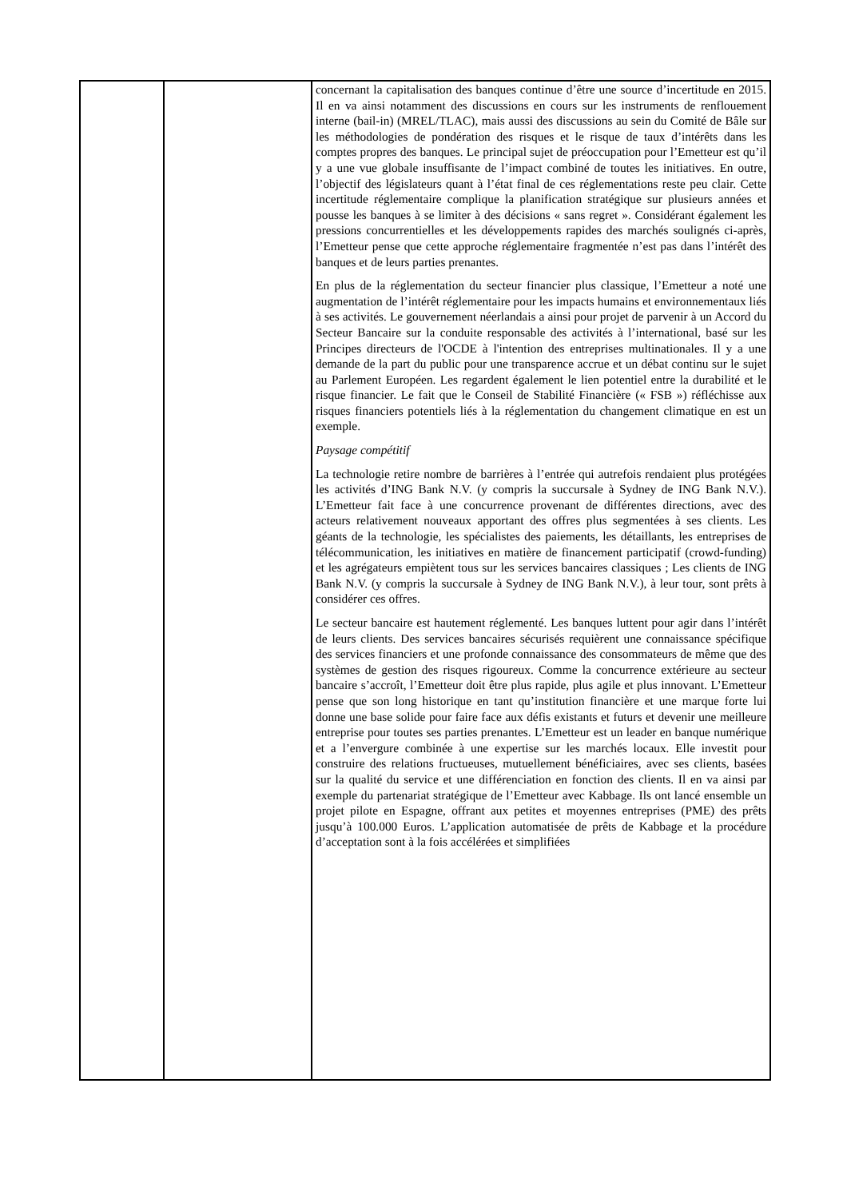| | | concernant la capitalisation des banques continue d’être une source d’incertitude en 2015. Il en va ainsi notamment des discussions en cours sur les instruments de renflouement interne (bail-in) (MREL/TLAC), mais aussi des discussions au sein du Comité de Bâle sur les méthodologies de pondération des risques et le risque de taux d’intérêts dans les comptes propres des banques. Le principal sujet de préoccupation pour l’Emetteur est qu’il y a une vue globale insuffisante de l’impact combiné de toutes les initiatives. En outre, l’objectif des législateurs quant à l’état final de ces réglementations reste peu clair. Cette incertitude réglementaire complique la planification stratégique sur plusieurs années et pousse les banques à se limiter à des décisions « sans regret ». Considérant également les pressions concurrentielles et les développements rapides des marchés soulignés ci-après, l’Emetteur pense que cette approche réglementaire fragmentée n’est pas dans l’intérêt des banques et de leurs parties prenantes. En plus de la réglementation du secteur financier plus classique, l’Emetteur a noté une augmentation de l’intérêt réglementaire pour les impacts humains et environnementaux liés à ses activités. Le gouvernement néerlandais a ainsi pour projet de parvenir à un Accord du Secteur Bancaire sur la conduite responsable des activités à l’international, basé sur les Principes directeurs de l'OCDE à l'intention des entreprises multinationales. Il y a une demande de la part du public pour une transparence accrue et un débat continu sur le sujet au Parlement Européen. Les regardent également le lien potentiel entre la durabilité et le risque financier. Le fait que le Conseil de Stabilité Financière (« FSB ») réfléchisse aux risques financiers potentiels liés à la réglementation du changement climatique en est un exemple. Paysage compétitif La technologie retire nombre de barrières à l’entrée qui autrefois rendaient plus protégées les activités d’ING Bank N.V. (y compris la succursale à Sydney de ING Bank N.V.). L’Emetteur fait face à une concurrence provenant de différentes directions, avec des acteurs relativement nouveaux apportant des offres plus segmentées à ses clients. Les géants de la technologie, les spécialistes des paiements, les détaillants, les entreprises de télécommunication, les initiatives en matière de financement participatif (crowd-funding) et les agrégateurs empiètent tous sur les services bancaires classiques ; Les clients de ING Bank N.V. (y compris la succursale à Sydney de ING Bank N.V.), à leur tour, sont prêts à considérer ces offres. Le secteur bancaire est hautement réglementé. Les banques luttent pour agir dans l’intérêt de leurs clients. Des services bancaires sécurisés requièrent une connaissance spécifique des services financiers et une profonde connaissance des consommateurs de même que des systèmes de gestion des risques rigoureux. Comme la concurrence extérieure au secteur bancaire s’accroît, l’Emetteur doit être plus rapide, plus agile et plus innovant. L’Emetteur pense que son long historique en tant qu’institution financière et une marque forte lui donne une base solide pour faire face aux défis existants et futurs et devenir une meilleure entreprise pour toutes ses parties prenantes. L’Emetteur est un leader en banque numérique et a l’envergure combinée à une expertise sur les marchés locaux. Elle investit pour construire des relations fructueuses, mutuellement bénéficiaires, avec ses clients, basées sur la qualité du service et une différenciation en fonction des clients. Il en va ainsi par exemple du partenariat stratégique de l’Emetteur avec Kabbage. Ils ont lancé ensemble un projet pilote en Espagne, offrant aux petites et moyennes entreprises (PME) des prêts jusqu’à 100.000 Euros. L’application automatisée de prêts de Kabbage et la procédure d’acceptation sont à la fois accélérées et simplifiées |